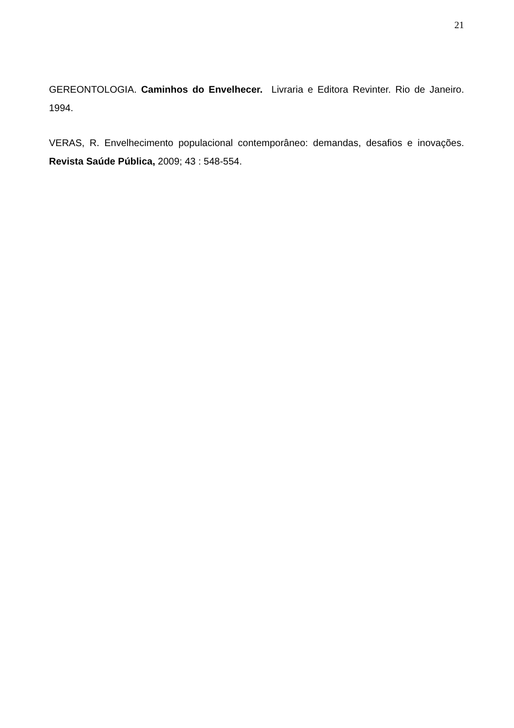21
GEREONTOLOGIA. Caminhos do Envelhecer. Livraria e Editora Revinter. Rio de Janeiro. 1994.
VERAS, R. Envelhecimento populacional contemporâneo: demandas, desafios e inovações. Revista Saúde Pública, 2009; 43 : 548-554.